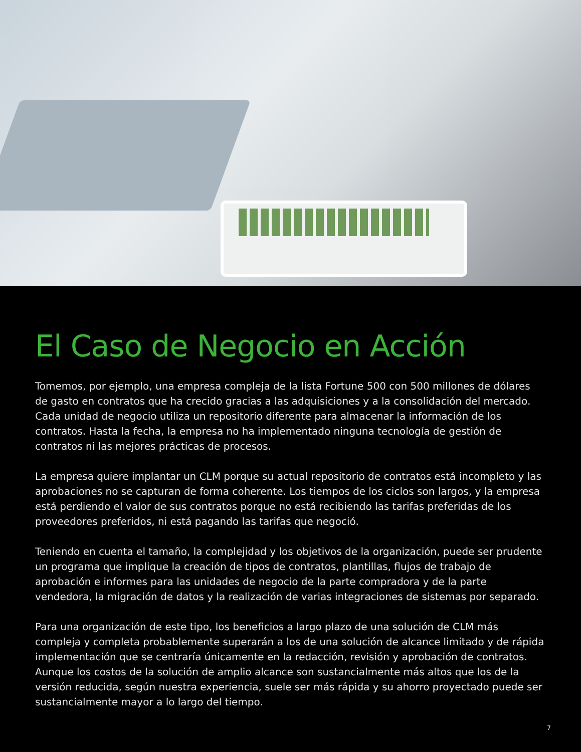El Caso de Negocio en Acción
Tomemos, por ejemplo, una empresa compleja de la lista Fortune 500 con 500 millones de dólares de gasto en contratos que ha crecido gracias a las adquisiciones y a la consolidación del mercado. Cada unidad de negocio utiliza un repositorio diferente para almacenar la información de los contratos. Hasta la fecha, la empresa no ha implementado ninguna tecnología de gestión de contratos ni las mejores prácticas de procesos.
La empresa quiere implantar un CLM porque su actual repositorio de contratos está incompleto y las aprobaciones no se capturan de forma coherente. Los tiempos de los ciclos son largos, y la empresa está perdiendo el valor de sus contratos porque no está recibiendo las tarifas preferidas de los proveedores preferidos, ni está pagando las tarifas que negoció.
Teniendo en cuenta el tamaño, la complejidad y los objetivos de la organización, puede ser prudente un programa que implique la creación de tipos de contratos, plantillas, flujos de trabajo de aprobación e informes para las unidades de negocio de la parte compradora y de la parte vendedora, la migración de datos y la realización de varias integraciones de sistemas por separado.
Para una organización de este tipo, los beneficios a largo plazo de una solución de CLM más compleja y completa probablemente superarán a los de una solución de alcance limitado y de rápida implementación que se centraría únicamente en la redacción, revisión y aprobación de contratos. Aunque los costos de la solución de amplio alcance son sustancialmente más altos que los de la versión reducida, según nuestra experiencia, suele ser más rápida y su ahorro proyectado puede ser sustancialmente mayor a lo largo del tiempo.
7